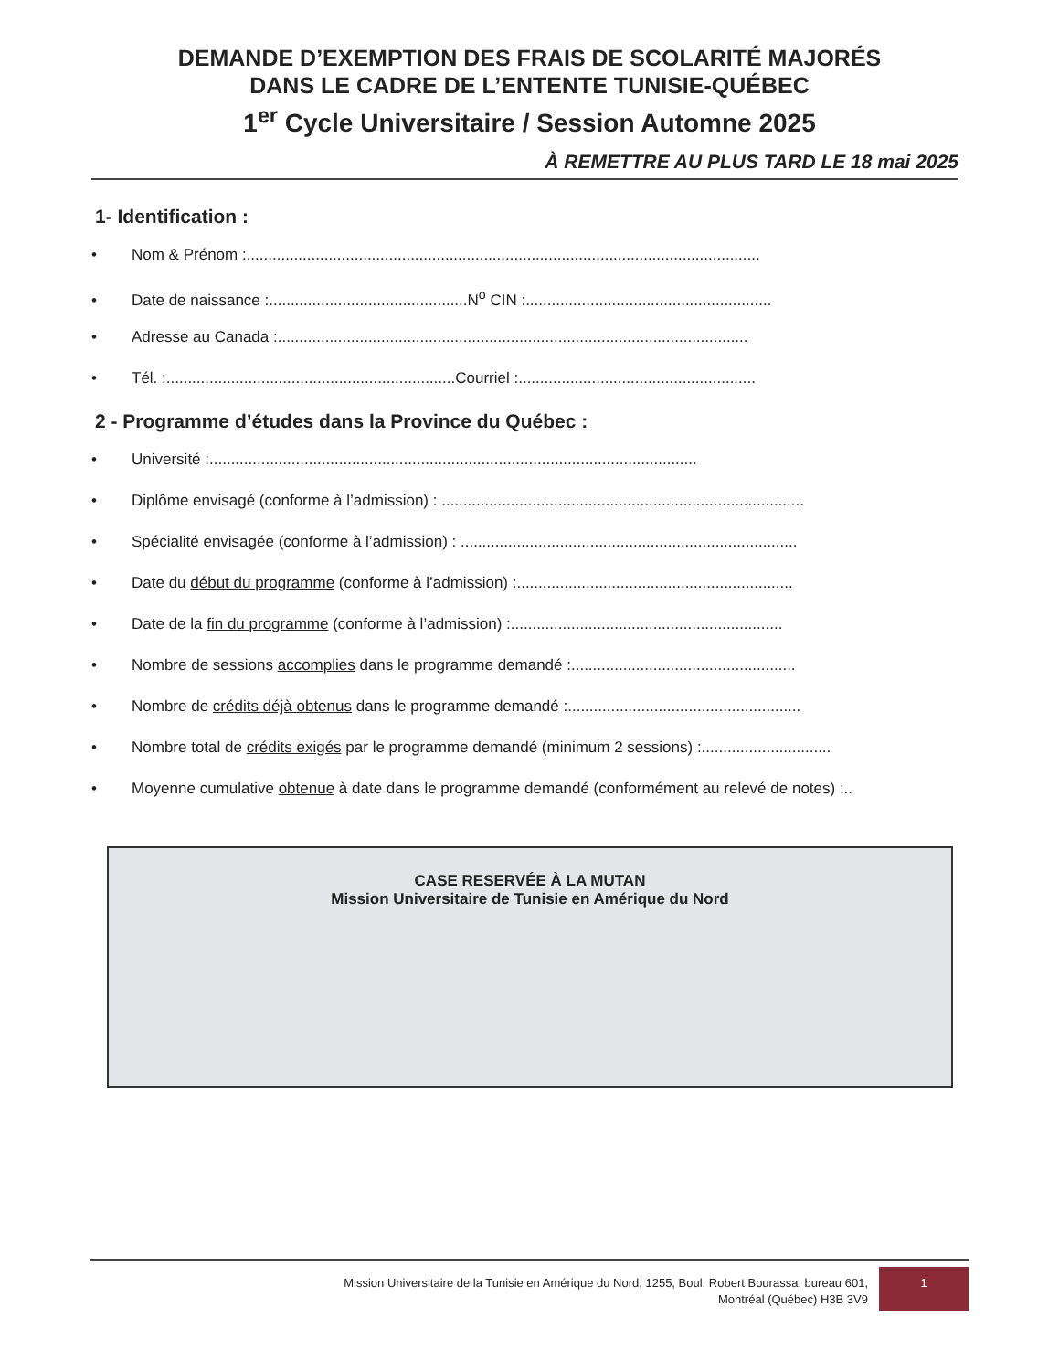DEMANDE D’EXEMPTION DES FRAIS DE SCOLARITÉ MAJORÉS
DANS LE CADRE DE L’ENTENTE TUNISIE-QUÉBEC
1<sup>er</sup> Cycle Universitaire / Session Automne 2025
À REMETTRE AU PLUS TARD LE 18 mai 2025
1- Identification :
• Nom & Prénom :.......................................................................................................................
• Date de naissance :..............................................N<sup>o</sup> CIN :.........................................................
• Adresse au Canada :.............................................................................................................
• Tél. :...................................................................Courriel :.......................................................
2 - Programme d’études dans la Province du Québec :
• Université :.................................................................................................................
• Diplôme envisagé (conforme à l’admission) : ....................................................................................
• Spécialité envisagée (conforme à l’admission) : ..............................................................................
• Date du début du programme (conforme à l’admission) :................................................................
• Date de la fin du programme (conforme à l’admission) :...............................................................
• Nombre de sessions accomplies dans le programme demandé :....................................................
• Nombre de crédits déjà obtenus dans le programme demandé :......................................................
• Nombre total de crédits exigés par le programme demandé (minimum 2 sessions) :..............................
• Moyenne cumulative obtenue à date dans le programme demandé (conformément au relevé de notes) :..
CASE RESERVÉE À LA MUTAN
Mission Universitaire de Tunisie en Amérique du Nord
Mission Universitaire de la Tunisie en Amérique du Nord, 1255, Boul. Robert Bourassa, bureau 601,
Montréal (Québec) H3B 3V9
1